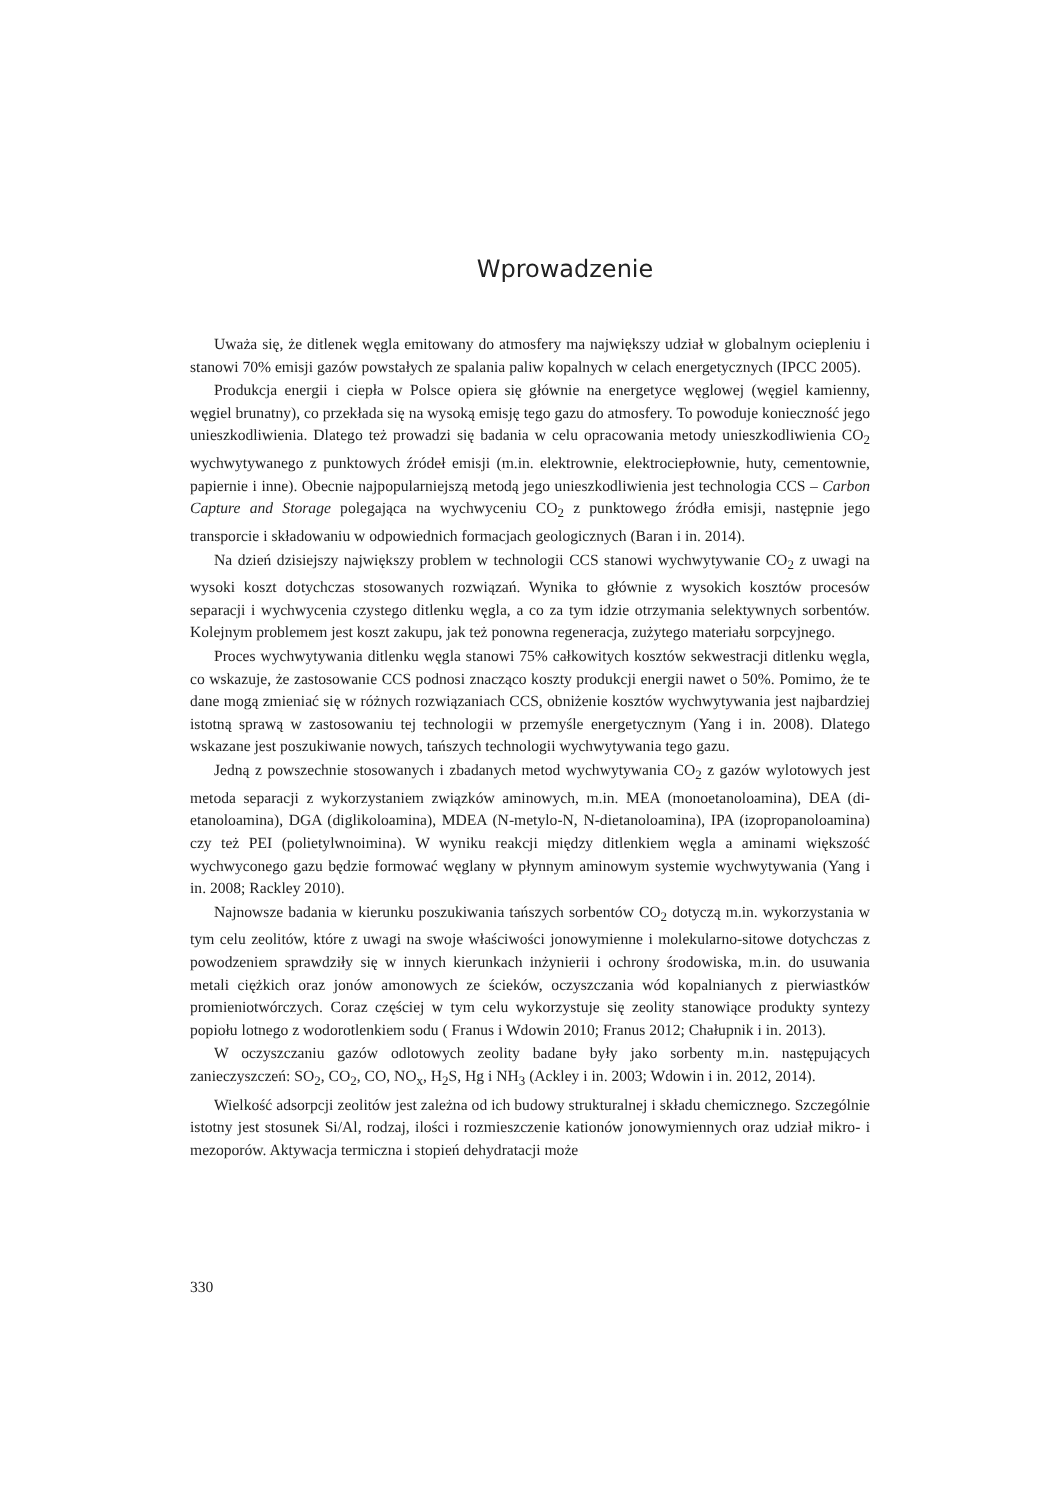Wprowadzenie
Uważa się, że ditlenek węgla emitowany do atmosfery ma największy udział w globalnym ociepleniu i stanowi 70% emisji gazów powstałych ze spalania paliw kopalnych w celach energetycznych (IPCC 2005).
Produkcja energii i ciepła w Polsce opiera się głównie na energetyce węglowej (węgiel kamienny, węgiel brunatny), co przekłada się na wysoką emisję tego gazu do atmosfery. To powoduje konieczność jego unieszkodliwienia. Dlatego też prowadzi się badania w celu opracowania metody unieszkodliwienia CO<sub>2</sub> wychwytywanego z punktowych źródeł emisji (m.in. elektrownie, elektrociepłownie, huty, cementownie, papiernie i inne). Obecnie najpopularniejszą metodą jego unieszkodliwienia jest technologia CCS – Carbon Capture and Storage polegająca na wychwyceniu CO<sub>2</sub> z punktowego źródła emisji, następnie jego transporcie i składowaniu w odpowiednich formacjach geologicznych (Baran i in. 2014).
Na dzień dzisiejszy największy problem w technologii CCS stanowi wychwytywanie CO<sub>2</sub> z uwagi na wysoki koszt dotychczas stosowanych rozwiązań. Wynika to głównie z wysokich kosztów procesów separacji i wychwycenia czystego ditlenku węgla, a co za tym idzie otrzymania selektywnych sorbentów. Kolejnym problemem jest koszt zakupu, jak też ponowna regeneracja, zużytego materiału sorpcyjnego.
Proces wychwytywania ditlenku węgla stanowi 75% całkowitych kosztów sekwestracji ditlenku węgla, co wskazuje, że zastosowanie CCS podnosi znacząco koszty produkcji energii nawet o 50%. Pomimo, że te dane mogą zmieniać się w różnych rozwiązaniach CCS, obniżenie kosztów wychwytywania jest najbardziej istotną sprawą w zastosowaniu tej technologii w przemyśle energetycznym (Yang i in. 2008). Dlatego wskazane jest poszukiwanie nowych, tańszych technologii wychwytywania tego gazu.
Jedną z powszechnie stosowanych i zbadanych metod wychwytywania CO<sub>2</sub> z gazów wylotowych jest metoda separacji z wykorzystaniem związków aminowych, m.in. MEA (monoetanoloamina), DEA (di-etanoloamina), DGA (diglikoloamina), MDEA (N-metylo-N, N-dietanoloamina), IPA (izopropanoloamina) czy też PEI (polietylwnoimina). W wyniku reakcji między ditlenkiem węgla a aminami większość wychwyconego gazu będzie formować węglany w płynnym aminowym systemie wychwytywania (Yang i in. 2008; Rackley 2010).
Najnowsze badania w kierunku poszukiwania tańszych sorbentów CO<sub>2</sub> dotyczą m.in. wykorzystania w tym celu zeolitów, które z uwagi na swoje właściwości jonowymienne i molekularno-sitowe dotychczas z powodzeniem sprawdziły się w innych kierunkach inżynierii i ochrony środowiska, m.in. do usuwania metali ciężkich oraz jonów amonowych ze ścieków, oczyszczania wód kopalnianych z pierwiastków promieniotwórczych. Coraz częściej w tym celu wykorzystuje się zeolity stanowiące produkty syntezy popiołu lotnego z wodorotlenkiem sodu ( Franus i Wdowin 2010; Franus 2012; Chałupnik i in. 2013).
W oczyszczaniu gazów odlotowych zeolity badane były jako sorbenty m.in. następujących zanieczyszczeń: SO<sub>2</sub>, CO<sub>2</sub>, CO, NO<sub>x</sub>, H<sub>2</sub>S, Hg i NH<sub>3</sub> (Ackley i in. 2003; Wdowin i in. 2012, 2014).
Wielkość adsorpcji zeolitów jest zależna od ich budowy strukturalnej i składu chemicznego. Szczególnie istotny jest stosunek Si/Al, rodzaj, ilości i rozmieszczenie kationów jonowymiennych oraz udział mikro- i mezoporów. Aktywacja termiczna i stopień dehydratacji może
330